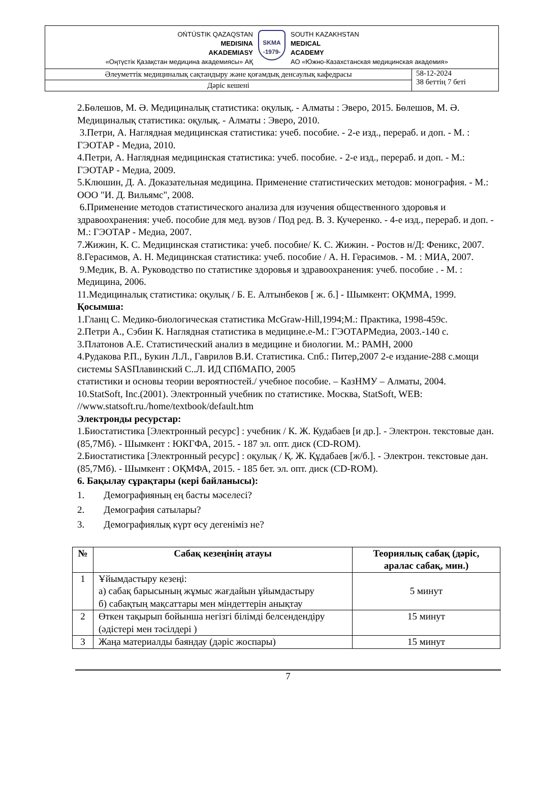OŃTÚSTIK QAZAQSTAN
MEDISINA
AKADEMIASY
«Оңтүстік Қазақстан медицина академиясы» АҚ
SKMA
-1979-
SOUTH KAZAKHSTAN
MEDICAL
ACADEMY
АО «Южно-Казахстанская медицинская академия»
Әлеуметтік медициналық сақтандыру және қоғамдық денсаулық кафедрасы
Дәріс кешені
58-12-2024
38 беттің 7 беті
2.Бөлешов, М. Ә. Медициналық статистика: оқулық. - Алматы : Эверо, 2015. Бөлешов, М. Ә. Медициналық статистика: оқулық. - Алматы : Эверо, 2010.
3.Петри, А. Наглядная медицинская статистика: учеб. пособие. - 2-е изд., перераб. и доп. - М. : ГЭОТАР - Медиа, 2010.
4.Петри, А. Наглядная медицинская статистика: учеб. пособие. - 2-е изд., перераб. и доп. - М.: ГЭОТАР - Медиа, 2009.
5.Клюшин, Д. А. Доказательная медицина. Применение статистических методов: монография. - М.: ООО "И. Д. Вильямс", 2008.
6.Применение методов статистического анализа для изучения общественного здоровья и здравоохранения: учеб. пособие для мед. вузов / Под ред. В. З. Кучеренко. - 4-е изд., перераб. и доп. - М.: ГЭОТАР - Медиа, 2007.
7.Жижин, К. С. Медицинская статистика: учеб. пособие/ К. С. Жижин. - Ростов н/Д: Феникс, 2007.
8.Герасимов, А. Н. Медицинская статистика: учеб. пособие / А. Н. Герасимов. - М. : МИА, 2007.
9.Медик, В. А. Руководство по статистике здоровья и здравоохранения: учеб. пособие . - М. : Медицина, 2006.
11.Медициналық статистика: оқулық / Б. Е. Алтынбеков [ ж. б.] - Шымкент: ОҚММА, 1999.
Қосымша:
1.Гланц С. Медико-биологическая статистика McGraw-Hill,1994;М.: Практика, 1998-459с.
2.Петри А., Сэбин К. Наглядная статистика в медицине.е-М.: ГЭОТАРМедиа, 2003.-140 с.
3.Платонов А.Е. Статистический анализ в медицине и биологии. М.: РАМН, 2000
4.Рудакова Р.П., Букин Л.Л., Гаврилов В.И. Статистика. Спб.: Питер,2007 2-е издание-288 с.мощи системы SASПлавинский С..Л. ИД СПбМАПО, 2005
статистики и основы теории вероятностей./ учебное пособие. – КазНМУ – Алматы, 2004.
10.StatSoft, Inc.(2001). Электронный учебник по статистике. Москва, StatSoft, WEB: //www.statsoft.ru./home/textbook/default.htm
Электронды ресурстар:
1.Биостатистика [Электронный ресурс] : учебник / К. Ж. Кудабаев [и др.]. - Электрон. текстовые дан. (85,7Мб). - Шымкент : ЮКГФА, 2015. - 187 эл. опт. диск (CD-ROM).
2.Биостатистика [Электронный ресурс] : оқулық / Қ. Ж. Құдабаев [ж/б.]. - Электрон. текстовые дан. (85,7Мб). - Шымкент : ОҚМФА, 2015. - 185 бет. эл. опт. диск (CD-ROM).
6. Бақылау сұрақтары (кері байланысы):
1. Демографияның ең басты мәселесі?
2. Демография сатылары?
3. Демографиялық күрт өсу дегеніміз не?
| № | Сабақ кезеңінің атауы | Теориялық сабақ (дәріс, аралас сабақ, мин.) |
| --- | --- | --- |
| 1 | Ұйымдастыру кезеңі: а) сабақ барысының жұмыс жағдайын ұйымдастыру б) сабақтың мақсаттары мен міндеттерін анықтау | 5 минут |
| 2 | Өткен тақырып бойынша негізгі білімді белсендендіру (әдістері мен тәсілдері ) | 15 минут |
| 3 | Жаңа материалды баяндау (дәріс жоспары) | 15 минут |
7